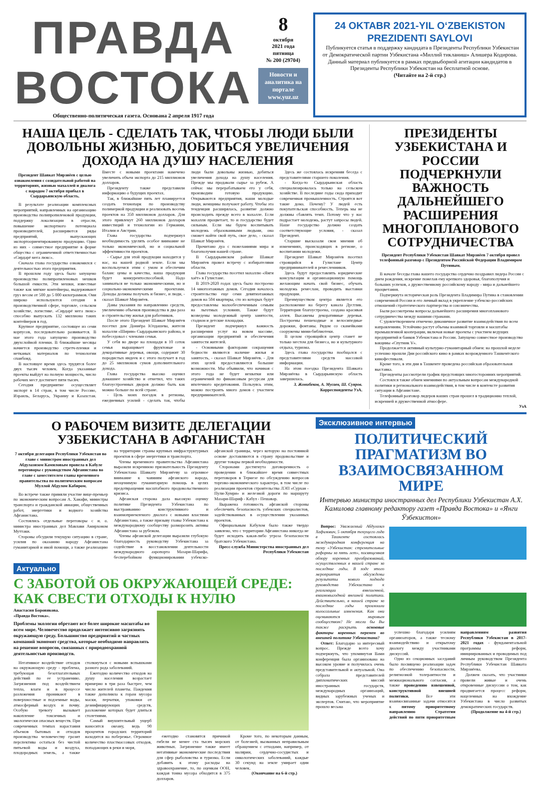ПРАВДА ВОСТОКА
Общественно-политическая газета. Основана 2 апреля 1917 года
8
октября
2021 года
пятница
№ 200 (29704)
Новости и аналитика на портале www.yuz.uz
24 OKTABR 2021-YIL O‘ZBEKISTON PREZIDENTI SAYLOVI
Публикуется статья в поддержку кандидата в Президенты Республики Узбекистан от Демократической партии Узбекистана «Миллий тикланиш» Алишера Кодирова.
Данный материал публикуется в рамках предвыборной агитации кандидатов в Президенты Республики Узбекистан на бесплатной основе.
(Читайте на 2-й стр.)
НАША ЦЕЛЬ - СДЕЛАТЬ ТАК, ЧТОБЫ ЛЮДИ БЫЛИ ДОВОЛЬНЫ ЖИЗНЬЮ, ДОБИТЬСЯ УВЕЛИЧЕНИЯ ДОХОДА НА ДУШУ НАСЕЛЕНИЯ
Президент Шавкат Мирзиёев с целью ознакомления с созидательной работой на территориях, жизнью махаллей и диалога с народом 7 октября прибыл в Сырдарьинскую область.
В результате реализации комплексных мероприятий, направленных на организацию производства полипропиленовой продукции, поддержку локализации в отрасли, повышение экспортного потенциала производителей, расширяются ряды предприятий, выпускающих экспортоориентированную продукцию. Одно из них - совместное предприятие в форме общества с ограниченной ответственностью «Сирдарё мега люкс».
Сначала глава государства ознакомился с деятельностью этого предприятия.
В прошлом году здесь было запущено производство полипропиленовых мешков большой емкости. Эти мешки, известные также как мягкие контейнеры, выдерживают груз весом от 500 до 5 000 килограммов. Они широко используются сегодня в производственной сфере, торговле, сельском хозяйстве, логистике. «Сирдарё мега люкс» способно выпускать 132 миллиона таких контейнеров в год.
Крупное предприятие, состоящее из семи корпусов, последовательно развивается. В мае этого года запущено производство двухслойной пленки. В ближайшие месяцы начнется производство стретч-пленки и нетканых материалов по технологии спанбонд.
В настоящее время здесь трудятся более двух тысяч человек. Когда указанные проекты выйдут на полную мощность, число рабочих мест достигнет пяти тысяч.
Сегодня предприятие осуществляет экспорт в 14 стран, в том числе Россию, Израиль, Беларусь, Украину и Казахстан. Вместе с новыми проектами намечено увеличить объем экспорта до 215 миллионов долларов.
Президенту также представили информацию о будущих проектах.
Так, в ближайшие пять лет планируется создать технопарк по производству полимерной продукции и реализовать восемь проектов на 350 миллионов долларов. Для этого привлекут 260 миллионов долларов инвестиций и технологии из Германии, Италии и Австрии.
Глава государства подчеркнул необходимость уделять особое внимание не только экономической, но и социальной эффективности проектов.
- Сырье для этой продукции находится у нас, на нашей родной земле. Если мы воспользуемся этим с умом и обеспечим баланс цены и качества, наша продукция будет конкурентоспособной. Надо заниматься не только экономическими, но и социально-экономическими проектами. Доходы должны получать и бизнес, и люди, - сказал Шавкат Мирзиёев.
Даны указания по направлению средств, увеличению объемов производства в два раза и строительству жилья для работников.
После этого Президент Шавкат Мирзиёев посетил дом Дониёра Юлдашева, жителя махалли «Ширин» Сырдарьинского района, и побеседовал с членами семьи.
У себя во дворе на площади в 10 соток семья выращивает фруктовые и декоративные деревья, овощи, содержит 30 породистых индеек и с этого получает в год до 25 миллионов сумов дополнительного дохода.
Глава государства высоко оценил домашнее хозяйство и отметил, что таких благоустроенных дворов должно быть как можно больше по всей стране.
- Цель моих поездок в регионы, ежедневных усилий - сделать так, чтобы люди были довольны жизнью, добиться увеличения дохода на душу населения. Прежде мы продавали сырье за рубеж. А сейчас мы перерабатываем его у себя, производим готовую продукцию. Открываются предприятия, наши молодые люди, женщины получают работу. Чтобы эта тенденция расширялась, развитие должно происходить прежде всего в махалле. Если махалля процветает, то и государство будет сильным. Если мы будем воспитывать молодежь образованными людьми, она сможет найти свой путь, свое дело, - сказал Шавкат Мирзиёев.
Прочитано дуа с пожеланиями мира и благополучия нашей стране.
В Сырдарьинском районе Шавкат Мирзиёев провел встречу с избирателями области.
Глава государства посетил махаллю «Янги хаёт» в Гулистане.
В 2019-2020 годах здесь было построено 14 многоэтажных домов. Сегодня началось строительство еще семи девятиэтажных домов на 504 квартиры, сто из которых будут предоставлены малообеспеченным семьям на льготных условиях. Также будут возведены молодежный центр занятости, стадион и детские площадки.
Президент подчеркнул важность расширения услуг на новом массиве, организации предприятий и обеспечения занятости жителей.
- Основными факторами сокращения бедности являются наличие жилья и занятость, - сказал Шавкат Мирзиёев. - Для этих целей предоставляются большие возможности. Мы объявили, что начиная с этого года не будет нехватки или ограничений по финансовым ресурсам для ипотечного кредитования. Пользуясь этим, можно построить много домов с участием предпринимателей.
Здесь же состоялась искренняя беседа с представителями старшего поколения.
- Когда-то Сырдарьинская область специализировалась только на сельском хозяйстве. В последние годы сюда приходит современная промышленность. Строятся вот такие дома. Почему? У людей есть покупательская способность. Теперь мы не должны сбавлять темп. Потому что у нас подрастает молодежь, растут запросы людей. Наше государство должно создать соответствующие условия, - сказал Президент.
Старшие высказали свои мнения об изменениях, происходящих в регионе, о воспитании молодежи.
Президент Шавкат Мирзиёев посетил строящийся в Гулистане Центр предпринимателей и ремесленников.
Здесь будут предоставлять юридические консультации и организационную помощь желающим начать свой бизнес, обучать молодежь ремеслам, проводить выставки продукции.
Преимуществом центра является его расположение на берегу канала Дустлик. Территория благоустроена, создана красивая аллея. Высажены декоративные деревья. Построены пешеходные и велосипедные дорожки, фонтаны. Рядом со скамейками сооружены мини-библиотеки.
В целом строящийся центр станет не только местом для бизнеса, но и культурного отдыха, туризма.
Здесь глава государства пообщался с представителями средств массовой информации.
На этом поездка Президента Шавката Мирзиёева в Сырдарьинскую область завершилась.
З. Жонибеков, А. Мусаев, Ш. Суяров.
Корреспонденты УзА.
ПРЕЗИДЕНТЫ УЗБЕКИСТАНА И РОССИИ ПОДЧЕРКНУЛИ ВАЖНОСТЬ ДАЛЬНЕЙШЕГО РАСШИРЕНИЯ МНОГОПЛАНОВОГО СОТРУДНИЧЕСТВА
Президент Республики Узбекистан Шавкат Мирзиёев 7 октября провел телефонный разговор с Президентом Российской Федерации Владимиром Путиным.
В начале беседы глава нашего государства сердечно поздравил лидера России с днем рождения, искренне пожелав ему крепкого здоровья, благополучия и больших успехов, а дружественному российскому народу - мира и дальнейшего процветания.
Подчеркнута историческая роль Президента Владимира Путина в становлении современной России и его личный вклад в укрепление узбекско-российских отношений стратегического партнерства и союзничества.
Были рассмотрены вопросы дальнейшего расширения многопланового сотрудничества между нашими странами.
С удовлетворением отмечено динамичное развитие взаимодействия по всем направлениям. Устойчиво растут объемы взаимной торговли и масштабы промышленной кооперации, включая новые проекты с участием ведущих предприятий и банков Узбекистана и России. Запущено совместное производство вакцины «Спутник V».
Продолжается активный культурно-гуманитарный обмен: на прошлой неделе успешно прошли Дни российского кино в рамках возрожденного Ташкентского кинофестиваля.
Кроме того, в эти дни в Ташкенте проведена российская образовательная выставка.
Президенты рассмотрели график предстоящих многосторонних мероприятий.
Состоялся также обмен мнениями по актуальным вопросам международной политики и регионального взаимодействия, в том числе в контексте развития ситуации в Афганистане.
Телефонный разговор лидеров наших стран прошел в традиционно теплой, искренней и дружественной атмосфере.
УзА
О РАБОЧЕМ ВИЗИТЕ ДЕЛЕГАЦИИ УЗБЕКИСТАНА В АФГАНИСТАН
7 октября делегация Республики Узбекистан во главе с министром иностранных дел Абдулазизом Камиловым провела в Кабуле переговоры с руководством Афганистана во главе с заместителем главы временного правительства по политическим вопросам Муллой Абдулом Кабиром.
Во встрече также приняли участие вице-премьер по экономическим вопросам А. Ханафи, министры транспорта и гражданской авиации, общественных работ, энергетики и водного хозяйства Афганистана.
Состоялись отдельные переговоры с и. о. министра иностранных дел Мавлави Амирхоном Муттаки.
Стороны обсудили текущую ситуацию в стране, усилия по оказанию народу Афганистана гуманитарной и иной помощи, а также реализацию на территории страны крупных инфраструктурных проектов в сфере энергетики и транспорта.
Члены временного правительства Афганистана выразили искреннюю признательность Президенту Узбекистана Шавкату Мирзиёеву за огромное внимание к чаяниям афганского народа, неоценимую гуманитарную помощь в целях предотвращения масштабного продовольственного кризиса.
Афганская сторона дала высокую оценку политике Президента Узбекистана по выстраиванию конструктивного и взаимоприемлемого диалога с новыми властями Афганистана, а также призыву главы Узбекистана к международному сообществу разморозить активы Афганистана за рубежом.
Члены афганской делегации выразили глубокую благодарность руководству Узбекистана за содействие в восстановлении деятельности международного аэропорта Мазари-Шарифа, бесперебойном функционировании узбекско-афганской границы, через которую на постоянной основе доставляются в страну продовольствие и другие товары первой необходимости.
Сторонами достигнута договоренность о проведении в ближайшее время совместных переговоров в Термезе по обсуждению вопросов торгово-экономического характера, в том числе по реализации проектов строительства ЛЭП «Сурхан - Пули-Хумри» и железной дороги по маршруту Мазари-Шариф - Кабул - Пешавар.
Выражена готовность афганской стороны обеспечить безопасность узбекских специалистов, задействованных в осуществлении указанных проектов.
Официальным Кабулом было также твердо заявлено, что с территории Афганистана никогда не будет исходить какая-либо угроза безопасности братского Узбекистана.
Пресс-служба Министерства иностранных дел Республики Узбекистан
Актуально
С ЗАБОТОЙ ОБ ОКРУЖАЮЩЕЙ СРЕДЕ: КАК СВЕСТИ ОТХОДЫ К НУЛЮ
Анастасия Боровикова.
«Правда Востока».
Проблемы экологии обретают все более широкие масштабы во всем мире. Человечество продолжает интенсивно загрязнять окружающую среду. Большинство предприятий и частных компаний экономят средства, которые необходимо направлять на решение вопросов, связанных с природоохранной деятельностью производств.
Негативное воздействие отходов на окружающую среду - проблема, требующая безотлагательных действий по ее устранению. Загрязнения под воздействием тепла, влаги и в процессе разложения проникают в поверхностные и подземные воды, атмосферный воздух и почву. Особую тревогу вызывает накопление токсичных и экологически опасных веществ. При современных темпах нарастания объемов бытовых и отходов производства человечеству грозит перспектива остаться без чистой питьевой воды и воздуха, плодородных земель, а также столкнуться с новыми вспышками разного рода заболеваний.
Ежегодно количество отходов на душу населения возрастает примерно в три раза быстрее, чем число жителей планеты. Пандемия также дополнила к горам мусора маски, перчатки, упаковки от дезинфицирующих средств, разложение которых будет длиться столетиями.
Самый внушительный ущерб наносится океану, ведь 90 процентов городских территорий находится на побережье. Огромное количество пластмассовых отходов, попадающих в реки и моря,
ежегодно становятся причиной гибели не менее ста тысяч морских животных. Загрязнение также имеет негативные экономические последствия для сфер рыболовства и туризма. Если добавить к этому расходы на здравоохранение, то, по оценкам ООН, каждая тонна мусора обходится в 375 долларов.
Кроме того, по некоторым данным, от болезней, вызванных неправильным обращением с отходами, например, от малярии, сердечно-сосудистых и онкологических заболеваний, каждые 30 секунд на земле умирает один человек.
(Окончание на 6-й стр.)
Эксклюзивное интервью
ПОЛИТИЧЕСКИЙ ПРАГМАТИЗМ ВО ВЗАИМОСВЯЗАННОМ МИРЕ
Интервью министра иностранных дел Республики Узбекистан А.Х. Камилова главному редактору газет «Правда Востока» и «Янги Ўзбекистон»
Вопрос: Уважаемый Абдулазиз Хафизович, 5 октября текущего года в Ташкенте состоялась международная конференция на тему «Узбекистан: стремительные реформы за пять лет», посвященная обзору коренных преобразований, осуществленных в нашей стране за последние годы. В ходе этого мероприятия обсуждены результаты нового подхода руководства Узбекистана к реализации взвешенной, взаимовыгодной внешней политики. Действительно, в нашей стране за последние годы произошли колоссальные изменения. Как они оцениваются мировым сообществом? Не могли бы Вы также раскрыть основные факторы коренных перемен во внешней политике Узбекистана?
Ответ: Благодарю за интересный вопрос. Прежде всего хочу подчеркнуть, что упомянутая Вами конференция была организована на высоком уровне и получилась очень представительной и актуальной. Она собрала представителей дипломатических миссий иностранных государств, международных организаций, видных зарубежных ученых и экспертов. Считаю, что мероприятие прошло весьма
успешно благодаря усилиям организаторов, а также тесному взаимодействию и открытому диалогу между участниками дискуссий.
Одно из секционных заседаний было посвящено реализации задач по обеспечению безопасности, религиозной толерантности и межнационального согласия, а также проведению взвешенной, конструктивной внешней политики. Все эти взаимосвязанные задачи относятся к пятому приоритетному направлению Стратегии действий по пяти приоритетным направлениям развития Республики Узбекистан в 2017-2021 годах - фундаментальной программы реформ, инициированных и проводимых под личным руководством Президента Республики Узбекистан Шавката Мирзиёева.
Должен сказать, что участники провели живые и очень откровенные дискуссии о том, как продвигается процесс реформ, нацеленных на вхождение Узбекистана в число развитых демократических государств.
(Продолжение на 4-й стр.)